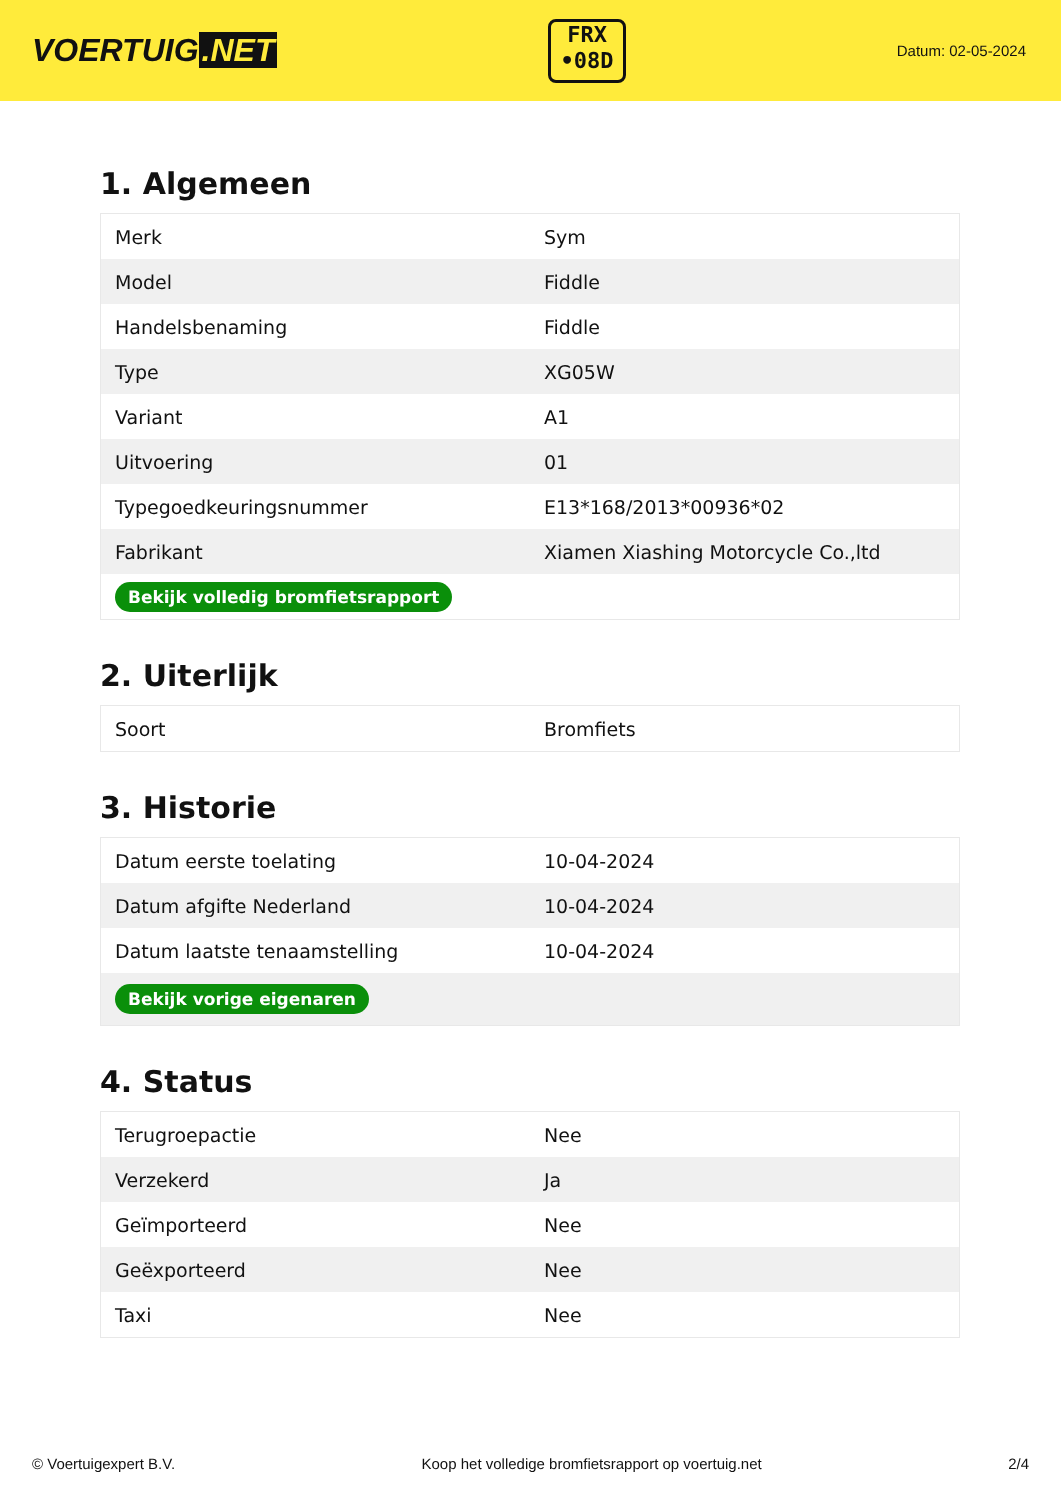VOERTUIG.NET
FRX
•08D
Datum: 02-05-2024
1. Algemeen
| Merk | Sym |
| Model | Fiddle |
| Handelsbenaming | Fiddle |
| Type | XG05W |
| Variant | A1 |
| Uitvoering | 01 |
| Typegoedkeuringsnummer | E13*168/2013*00936*02 |
| Fabrikant | Xiamen Xiashing Motorcycle Co.,ltd |
| Bekijk volledig bromfietsrapport | |
2. Uiterlijk
| Soort | Bromfiets |
3. Historie
| Datum eerste toelating | 10-04-2024 |
| Datum afgifte Nederland | 10-04-2024 |
| Datum laatste tenaamstelling | 10-04-2024 |
| Bekijk vorige eigenaren | |
4. Status
| Terugroepactie | Nee |
| Verzekerd | Ja |
| Geïmporteerd | Nee |
| Geëxporteerd | Nee |
| Taxi | Nee |
© Voertuigexpert B.V. Koop het volledige bromfietsrapport op voertuig.net 2/4